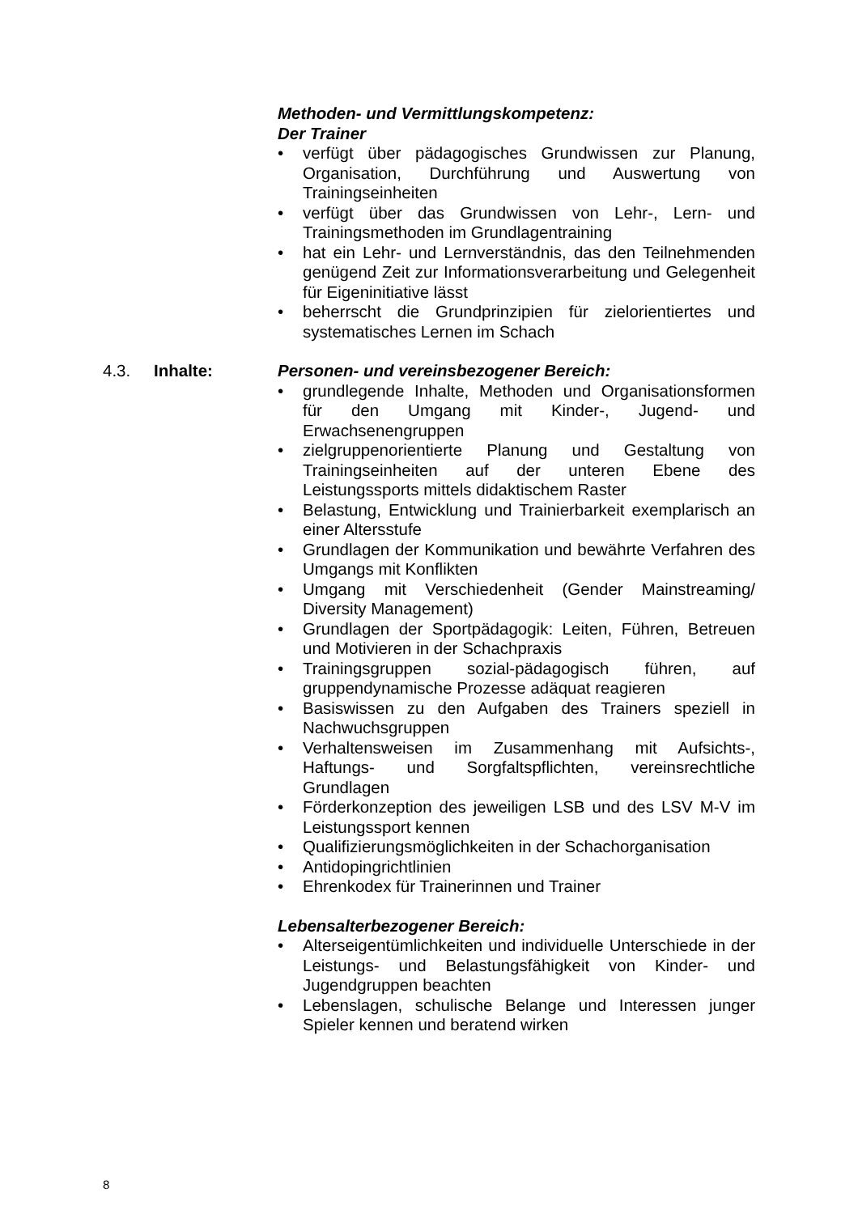Methoden- und Vermittlungskompetenz:
Der Trainer
• verfügt über pädagogisches Grundwissen zur Planung, Organisation, Durchführung und Auswertung von Trainingseinheiten
• verfügt über das Grundwissen von Lehr-, Lern- und Trainingsmethoden im Grundlagentraining
• hat ein Lehr- und Lernverständnis, das den Teilnehmenden genügend Zeit zur Informationsverarbeitung und Gelegenheit für Eigeninitiative lässt
• beherrscht die Grundprinzipien für zielorientiertes und systematisches Lernen im Schach
4.3. Inhalte: Personen- und vereinsbezogener Bereich:
• grundlegende Inhalte, Methoden und Organisationsformen für den Umgang mit Kinder-, Jugend- und Erwachsenengruppen
• zielgruppenorientierte Planung und Gestaltung von Trainingseinheiten auf der unteren Ebene des Leistungssports mittels didaktischem Raster
• Belastung, Entwicklung und Trainierbarkeit exemplarisch an einer Altersstufe
• Grundlagen der Kommunikation und bewährte Verfahren des Umgangs mit Konflikten
• Umgang mit Verschiedenheit (Gender Mainstreaming/ Diversity Management)
• Grundlagen der Sportpädagogik: Leiten, Führen, Betreuen und Motivieren in der Schachpraxis
• Trainingsgruppen sozial-pädagogisch führen, auf gruppendynamische Prozesse adäquat reagieren
• Basiswissen zu den Aufgaben des Trainers speziell in Nachwuchsgruppen
• Verhaltensweisen im Zusammenhang mit Aufsichts-, Haftungs- und Sorgfaltspflichten, vereinsrechtliche Grundlagen
• Förderkonzeption des jeweiligen LSB und des LSV M-V im Leistungssport kennen
• Qualifizierungsmöglichkeiten in der Schachorganisation
• Antidopingrichtlinien
• Ehrenkodex für Trainerinnen und Trainer
Lebensalterbezogener Bereich:
• Alterseigentümlichkeiten und individuelle Unterschiede in der Leistungs- und Belastungsfähigkeit von Kinder- und Jugendgruppen beachten
• Lebenslagen, schulische Belange und Interessen junger Spieler kennen und beratend wirken
8